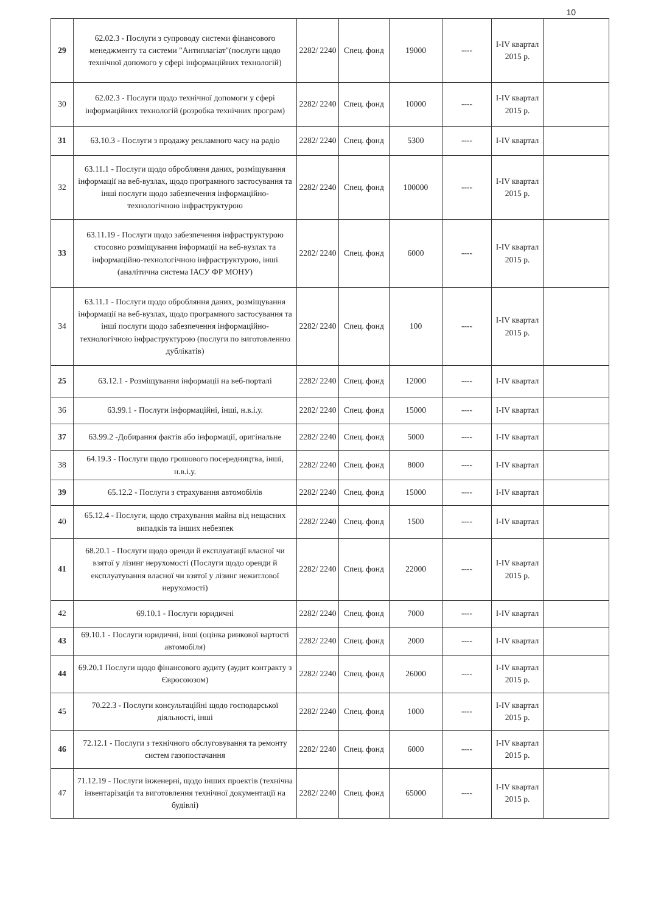10
| 29 | 62.02.3 - Послуги з супроводу системи фінансового менеджменту та системи "Антиплагіат"(послуги щодо технічної допомого у сфері інформаційних технологій) | 2282/ 2240 | Спец. фонд | 19000 | ---- | I-IV квартал 2015 р. | |
| 30 | 62.02.3 - Послуги щодо технічної допомоги у сфері інформаційних технологій (розробка технічних програм) | 2282/ 2240 | Спец. фонд | 10000 | ---- | I-IV квартал 2015 р. | |
| 31 | 63.10.3 - Послуги з продажу рекламного часу на радіо | 2282/ 2240 | Спец. фонд | 5300 | ---- | I-IV квартал | |
| 32 | 63.11.1 - Послуги щодо обробляння даних, розміщування інформації на веб-вузлах, щодо програмного застосування та інші послуги щодо забезпечення інформаційно-технологічною інфраструктурою | 2282/ 2240 | Спец. фонд | 100000 | ---- | I-IV квартал 2015 р. | |
| 33 | 63.11.19 - Послуги щодо забезпечення інфраструктурою стосовно розміщування інформації на веб-вузлах та інформаційно-технологічною інфраструктурою, інші (аналітична система ІАСУ ФР МОНУ) | 2282/ 2240 | Спец. фонд | 6000 | ---- | I-IV квартал 2015 р. | |
| 34 | 63.11.1 - Послуги щодо обробляння даних, розміщування інформації на веб-вузлах, щодо програмного застосування та інші послуги щодо забезпечення інформаційно-технологічною інфраструктурою (послуги по виготовленню дублікатів) | 2282/ 2240 | Спец. фонд | 100 | ---- | I-IV квартал 2015 р. | |
| 25 | 63.12.1 - Розміщування інформації на веб-порталі | 2282/ 2240 | Спец. фонд | 12000 | ---- | I-IV квартал | |
| 36 | 63.99.1 - Послуги інформаційні, інші, н.в.і.у. | 2282/ 2240 | Спец. фонд | 15000 | ---- | I-IV квартал | |
| 37 | 63.99.2 -Добирання фактів або інформації, оригінальне | 2282/ 2240 | Спец. фонд | 5000 | ---- | I-IV квартал | |
| 38 | 64.19.3 - Послуги щодо грошового посередництва, інші, н.в.і.у. | 2282/ 2240 | Спец. фонд | 8000 | ---- | I-IV квартал | |
| 39 | 65.12.2 - Послуги з страхування автомобілів | 2282/ 2240 | Спец. фонд | 15000 | ---- | I-IV квартал | |
| 40 | 65.12.4 - Послуги, щодо страхування майна від нещасних випадків та інших небезпек | 2282/ 2240 | Спец. фонд | 1500 | ---- | I-IV квартал | |
| 41 | 68.20.1 - Послуги щодо оренди й експлуатації власної чи взятої у лізинг нерухомості (Послуги щодо оренди й експлуатування власної чи взятої у лізинг нежитлової нерухомості) | 2282/ 2240 | Спец. фонд | 22000 | ---- | I-IV квартал 2015 р. | |
| 42 | 69.10.1 - Послуги юридичні | 2282/ 2240 | Спец. фонд | 7000 | ---- | I-IV квартал | |
| 43 | 69.10.1 - Послуги юридичні, інші (оцінка ринкової вартості автомобіля) | 2282/ 2240 | Спец. фонд | 2000 | ---- | I-IV квартал | |
| 44 | 69.20.1 Послуги щодо фінансового аудиту (аудит контракту з Євросоюзом) | 2282/ 2240 | Спец. фонд | 26000 | ---- | I-IV квартал 2015 р. | |
| 45 | 70.22.3 - Послуги консультаційні щодо господарської діяльності, інші | 2282/ 2240 | Спец. фонд | 1000 | ---- | I-IV квартал 2015 р. | |
| 46 | 72.12.1 - Послуги з технічного обслуговування та ремонту систем газопостачання | 2282/ 2240 | Спец. фонд | 6000 | ---- | I-IV квартал 2015 р. | |
| 47 | 71.12.19 - Послуги інженерні, щодо інших проектів (технічна інвентарізація та виготовлення технічної документації на будівлі) | 2282/ 2240 | Спец. фонд | 65000 | ---- | I-IV квартал 2015 р. | |